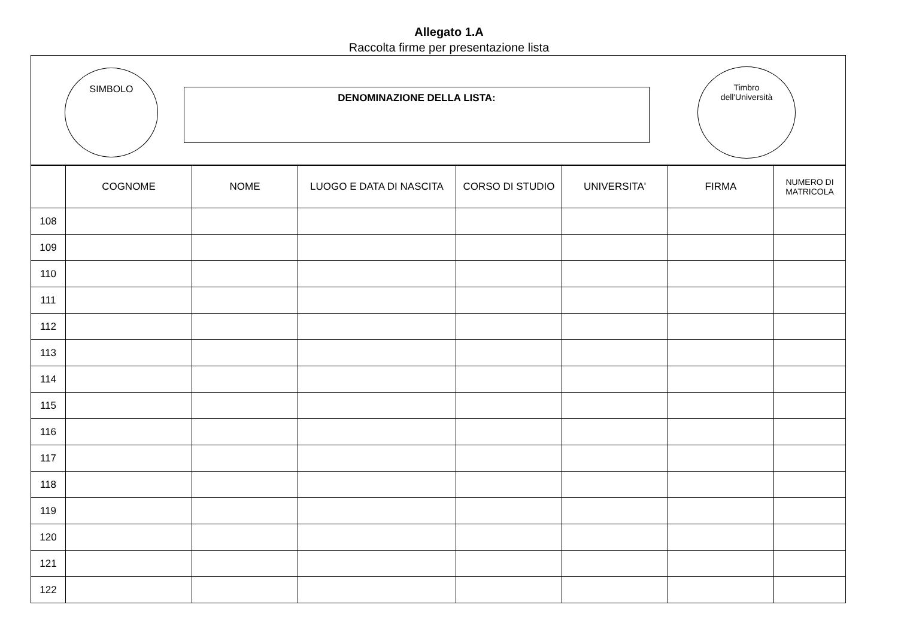Allegato 1.A
Raccolta firme per presentazione lista
SIMBOLO
DENOMINAZIONE DELLA LISTA:
Timbro
dell'Università
| | COGNOME | NOME | LUOGO E DATA DI NASCITA | CORSO DI STUDIO | UNIVERSITA' | FIRMA | NUMERO DI MATRICOLA |
| --- | --- | --- | --- | --- | --- | --- | --- |
| 108 | | | | | | | |
| 109 | | | | | | | |
| 110 | | | | | | | |
| 111 | | | | | | | |
| 112 | | | | | | | |
| 113 | | | | | | | |
| 114 | | | | | | | |
| 115 | | | | | | | |
| 116 | | | | | | | |
| 117 | | | | | | | |
| 118 | | | | | | | |
| 119 | | | | | | | |
| 120 | | | | | | | |
| 121 | | | | | | | |
| 122 | | | | | | | |